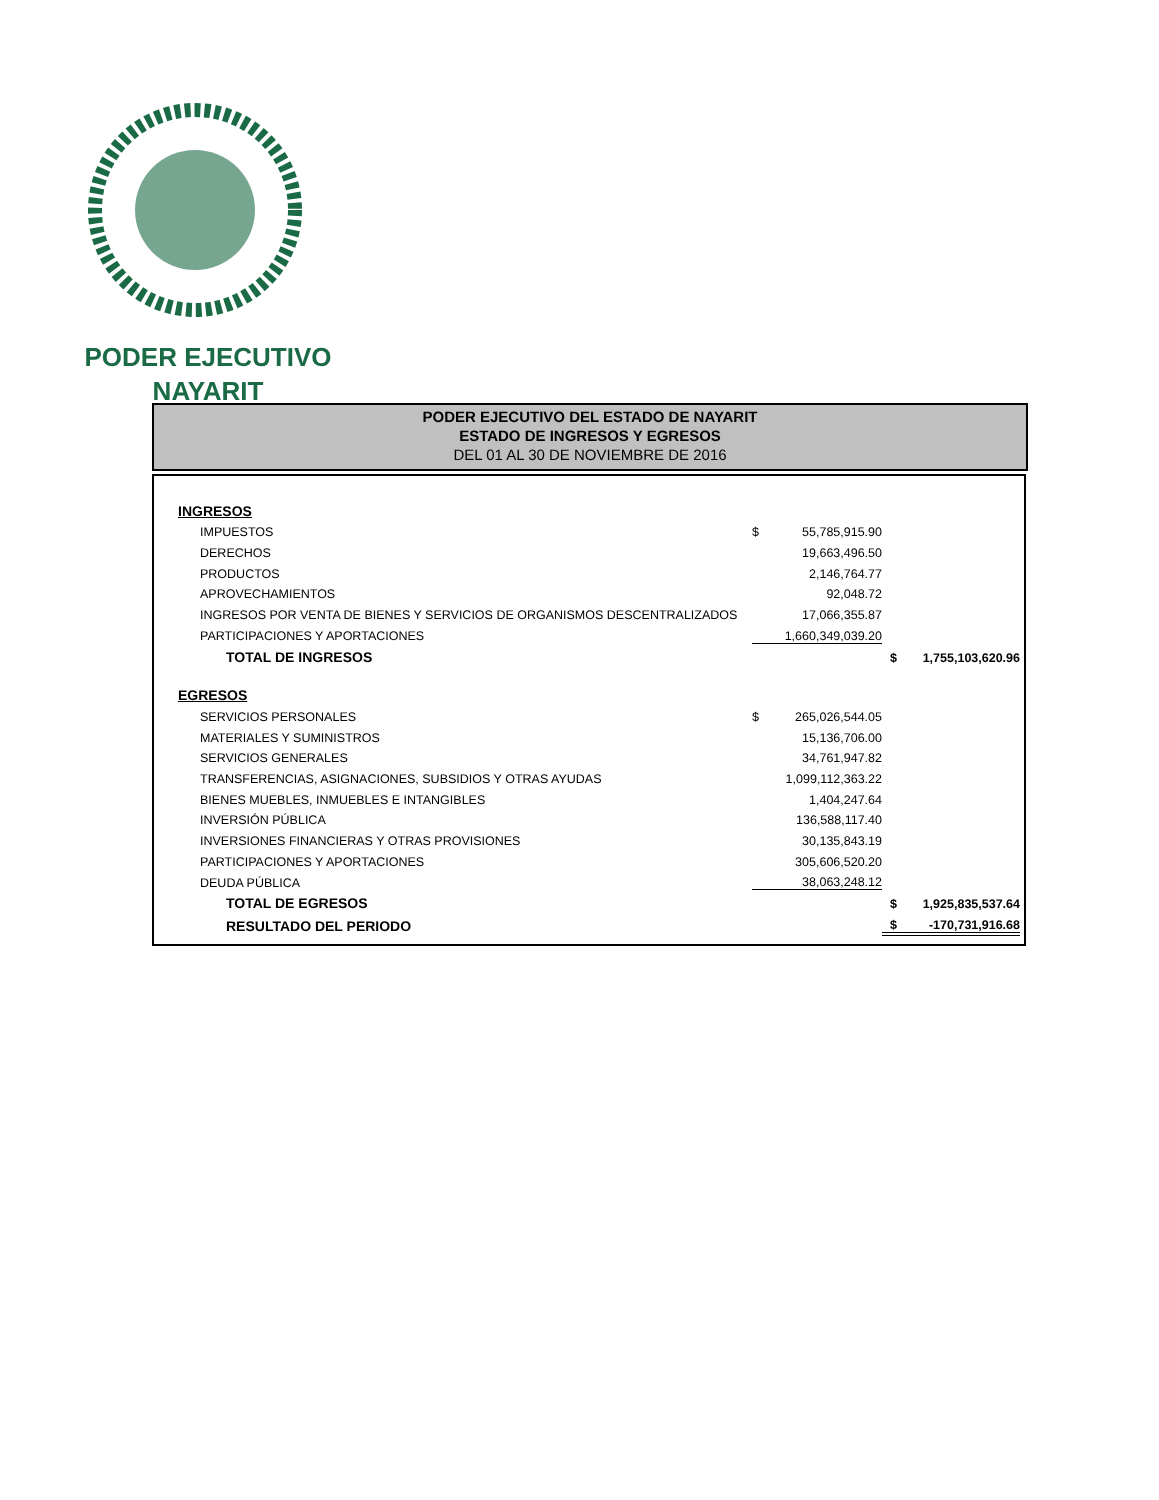PODER EJECUTIVO
NAYARIT
PODER EJECUTIVO DEL ESTADO DE NAYARIT
ESTADO DE INGRESOS Y EGRESOS
DEL 01 AL 30 DE NOVIEMBRE DE 2016
| INGRESOS | | | | |
| IMPUESTOS | $ | 55,785,915.90 | | |
| DERECHOS | | 19,663,496.50 | | |
| PRODUCTOS | | 2,146,764.77 | | |
| APROVECHAMIENTOS | | 92,048.72 | | |
| INGRESOS POR VENTA DE BIENES Y SERVICIOS DE ORGANISMOS DESCENTRALIZADOS | | 17,066,355.87 | | |
| PARTICIPACIONES Y APORTACIONES | | 1,660,349,039.20 | | |
| TOTAL DE INGRESOS | | | $ | 1,755,103,620.96 |
| EGRESOS | | | | |
| SERVICIOS PERSONALES | $ | 265,026,544.05 | | |
| MATERIALES Y SUMINISTROS | | 15,136,706.00 | | |
| SERVICIOS GENERALES | | 34,761,947.82 | | |
| TRANSFERENCIAS, ASIGNACIONES, SUBSIDIOS Y OTRAS AYUDAS | | 1,099,112,363.22 | | |
| BIENES MUEBLES, INMUEBLES E INTANGIBLES | | 1,404,247.64 | | |
| INVERSIÓN PÚBLICA | | 136,588,117.40 | | |
| INVERSIONES FINANCIERAS Y OTRAS PROVISIONES | | 30,135,843.19 | | |
| PARTICIPACIONES Y APORTACIONES | | 305,606,520.20 | | |
| DEUDA PÚBLICA | | 38,063,248.12 | | |
| TOTAL DE EGRESOS | | | $ | 1,925,835,537.64 |
| RESULTADO DEL PERIODO | | | $ | -170,731,916.68 |